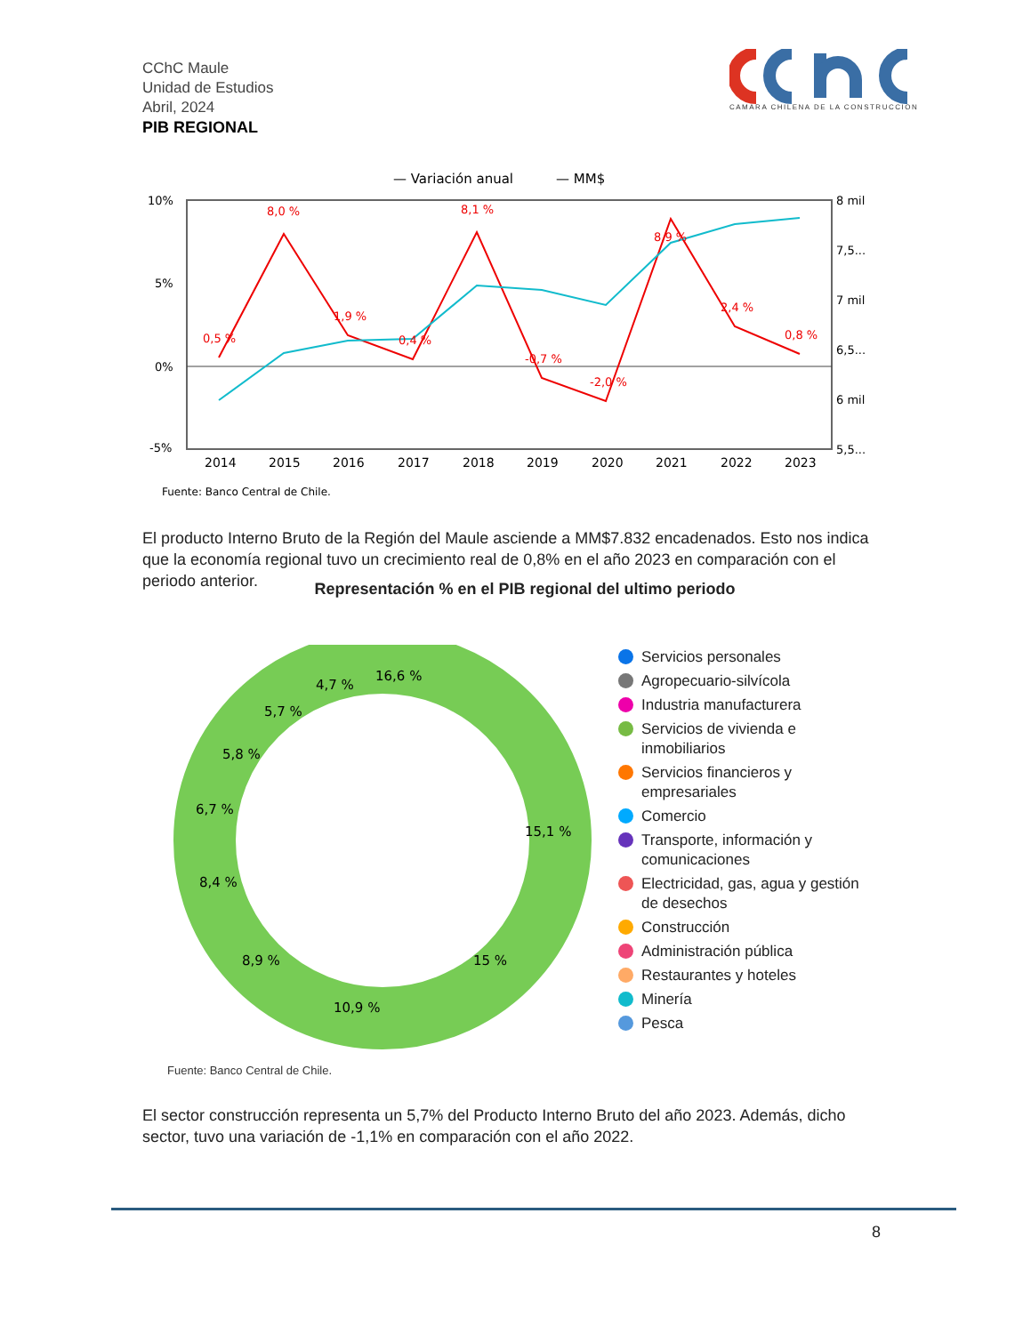CChC Maule
Unidad de Estudios
Abril, 2024
PIB REGIONAL
CAMARA CHILENA DE LA CONSTRUCCION
— Variación anual
— MM$
10%
5%
0%
-5%
8 mil
7,5...
7 mil
6,5...
6 mil
5,5...
2014
2015
2016
2017
2018
2019
2020
2021
2022
2023
0,5 %
8,0 %
1,9 %
0,4 %
8,1 %
-0,7 %
-2,0 %
8,9 %
2,4 %
0,8 %
Fuente: Banco Central de Chile.
El producto Interno Bruto de la Región del Maule asciende a MM$7.832 encadenados. Esto nos indica que la economía regional tuvo un crecimiento real de 0,8% en el año 2023 en comparación con el periodo anterior.
Representación % en el PIB regional del ultimo periodo
16,6 %
15,1 %
15 %
10,9 %
8,9 %
8,4 %
6,7 %
5,8 %
5,7 %
4,7 %
Servicios personales
Agropecuario-silvícola
Industria manufacturera
Servicios de vivienda e inmobiliarios
Servicios financieros y empresariales
Comercio
Transporte, información y comunicaciones
Electricidad, gas, agua y gestión de desechos
Construcción
Administración pública
Restaurantes y hoteles
Minería
Pesca
Fuente: Banco Central de Chile.
El sector construcción representa un 5,7% del Producto Interno Bruto del año 2023. Además, dicho sector, tuvo una variación de -1,1% en comparación con el año 2022.
8